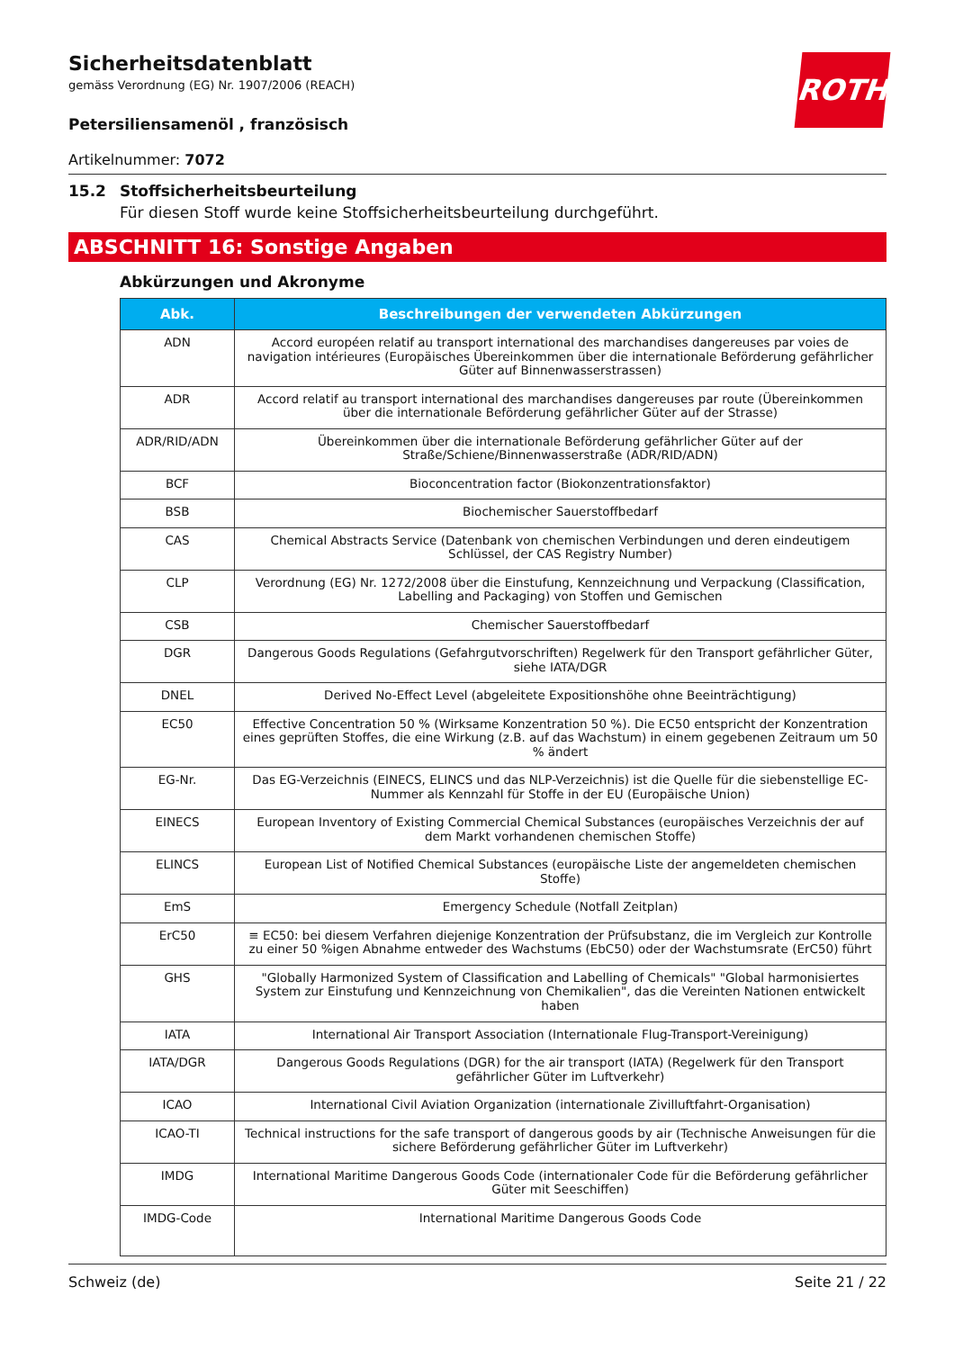Sicherheitsdatenblatt
gemäss Verordnung (EG) Nr. 1907/2006 (REACH)
ROTH
Petersiliensamenöl , französisch
Artikelnummer: 7072
15.2 Stoffsicherheitsbeurteilung
Für diesen Stoff wurde keine Stoffsicherheitsbeurteilung durchgeführt.
ABSCHNITT 16: Sonstige Angaben
Abkürzungen und Akronyme
| Abk. | Beschreibungen der verwendeten Abkürzungen |
| --- | --- |
| ADN | Accord européen relatif au transport international des marchandises dangereuses par voies de navigation intérieures (Europäisches Übereinkommen über die internationale Beförderung gefährlicher Güter auf Binnenwasserstrassen) |
| ADR | Accord relatif au transport international des marchandises dangereuses par route (Übereinkommen über die internationale Beförderung gefährlicher Güter auf der Strasse) |
| ADR/RID/ADN | Übereinkommen über die internationale Beförderung gefährlicher Güter auf der Straße/Schiene/Binnenwasserstraße (ADR/RID/ADN) |
| BCF | Bioconcentration factor (Biokonzentrationsfaktor) |
| BSB | Biochemischer Sauerstoffbedarf |
| CAS | Chemical Abstracts Service (Datenbank von chemischen Verbindungen und deren eindeutigem Schlüssel, der CAS Registry Number) |
| CLP | Verordnung (EG) Nr. 1272/2008 über die Einstufung, Kennzeichnung und Verpackung (Classification, Labelling and Packaging) von Stoffen und Gemischen |
| CSB | Chemischer Sauerstoffbedarf |
| DGR | Dangerous Goods Regulations (Gefahrgutvorschriften) Regelwerk für den Transport gefährlicher Güter, siehe IATA/DGR |
| DNEL | Derived No-Effect Level (abgeleitete Expositionshöhe ohne Beeinträchtigung) |
| EC50 | Effective Concentration 50 % (Wirksame Konzentration 50 %). Die EC50 entspricht der Konzentration eines geprüften Stoffes, die eine Wirkung (z.B. auf das Wachstum) in einem gegebenen Zeitraum um 50 % ändert |
| EG-Nr. | Das EG-Verzeichnis (EINECS, ELINCS und das NLP-Verzeichnis) ist die Quelle für die siebenstellige EC-Nummer als Kennzahl für Stoffe in der EU (Europäische Union) |
| EINECS | European Inventory of Existing Commercial Chemical Substances (europäisches Verzeichnis der auf dem Markt vorhandenen chemischen Stoffe) |
| ELINCS | European List of Notified Chemical Substances (europäische Liste der angemeldeten chemischen Stoffe) |
| EmS | Emergency Schedule (Notfall Zeitplan) |
| ErC50 | ≡ EC50: bei diesem Verfahren diejenige Konzentration der Prüfsubstanz, die im Vergleich zur Kontrolle zu einer 50 %igen Abnahme entweder des Wachstums (EbC50) oder der Wachstumsrate (ErC50) führt |
| GHS | "Globally Harmonized System of Classification and Labelling of Chemicals" "Global harmonisiertes System zur Einstufung und Kennzeichnung von Chemikalien", das die Vereinten Nationen entwickelt haben |
| IATA | International Air Transport Association (Internationale Flug-Transport-Vereinigung) |
| IATA/DGR | Dangerous Goods Regulations (DGR) for the air transport (IATA) (Regelwerk für den Transport gefährlicher Güter im Luftverkehr) |
| ICAO | International Civil Aviation Organization (internationale Zivilluftfahrt-Organisation) |
| ICAO-TI | Technical instructions for the safe transport of dangerous goods by air (Technische Anweisungen für die sichere Beförderung gefährlicher Güter im Luftverkehr) |
| IMDG | International Maritime Dangerous Goods Code (internationaler Code für die Beförderung gefährlicher Güter mit Seeschiffen) |
| IMDG-Code | International Maritime Dangerous Goods Code |
Schweiz (de) Seite 21 / 22